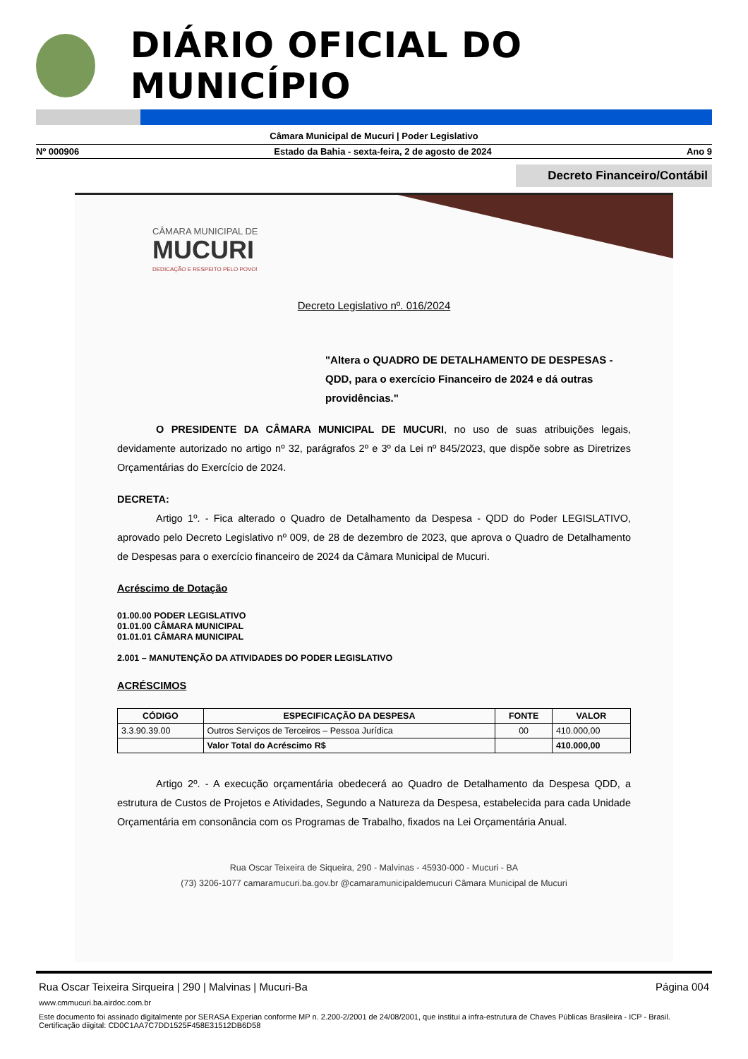DIÁRIO OFICIAL DO MUNICÍPIO
Câmara Municipal de Mucuri | Poder Legislativo
Nº 000906 Estado da Bahia - sexta-feira, 2 de agosto de 2024 Ano 9
Decreto Financeiro/Contábil
CÂMARA MUNICIPAL DE
MUCURI
DEDICAÇÃO E RESPEITO PELO POVO!
Decreto Legislativo nº. 016/2024
"Altera o QUADRO DE DETALHAMENTO DE DESPESAS - QDD, para o exercício Financeiro de 2024 e dá outras providências."
O PRESIDENTE DA CÂMARA MUNICIPAL DE MUCURI, no uso de suas atribuições legais, devidamente autorizado no artigo nº 32, parágrafos 2º e 3º da Lei nº 845/2023, que dispõe sobre as Diretrizes Orçamentárias do Exercício de 2024.
DECRETA:
Artigo 1º. - Fica alterado o Quadro de Detalhamento da Despesa - QDD do Poder LEGISLATIVO, aprovado pelo Decreto Legislativo nº 009, de 28 de dezembro de 2023, que aprova o Quadro de Detalhamento de Despesas para o exercício financeiro de 2024 da Câmara Municipal de Mucuri.
Acréscimo de Dotação
01.00.00 PODER LEGISLATIVO
01.01.00 CÂMARA MUNICIPAL
01.01.01 CÂMARA MUNICIPAL
2.001 – MANUTENÇÃO DA ATIVIDADES DO PODER LEGISLATIVO
ACRÉSCIMOS
| CÓDIGO | ESPECIFICAÇÃO DA DESPESA | FONTE | VALOR |
| --- | --- | --- | --- |
| 3.3.90.39.00 | Outros Serviços de Terceiros – Pessoa Jurídica | 00 | 410.000,00 |
| | Valor Total do Acréscimo R$ | | 410.000,00 |
Artigo 2º. - A execução orçamentária obedecerá ao Quadro de Detalhamento da Despesa QDD, a estrutura de Custos de Projetos e Atividades, Segundo a Natureza da Despesa, estabelecida para cada Unidade Orçamentária em consonância com os Programas de Trabalho, fixados na Lei Orçamentária Anual.
Rua Oscar Teixeira de Siqueira, 290 - Malvinas - 45930-000 - Mucuri - BA
(73) 3206-1077 camaramucuri.ba.gov.br @camaramunicipaldemucuri Câmara Municipal de Mucuri
Rua Oscar Teixeira Sirqueira | 290 | Malvinas | Mucuri-Ba Página 004
www.cmmucuri.ba.airdoc.com.br
Este documento foi assinado digitalmente por SERASA Experian conforme MP n. 2.200-2/2001 de 24/08/2001, que institui a infra-estrutura de Chaves Públicas Brasileira - ICP - Brasil. Certificação diigital: CD0C1AA7C7DD1525F458E31512DB6D58